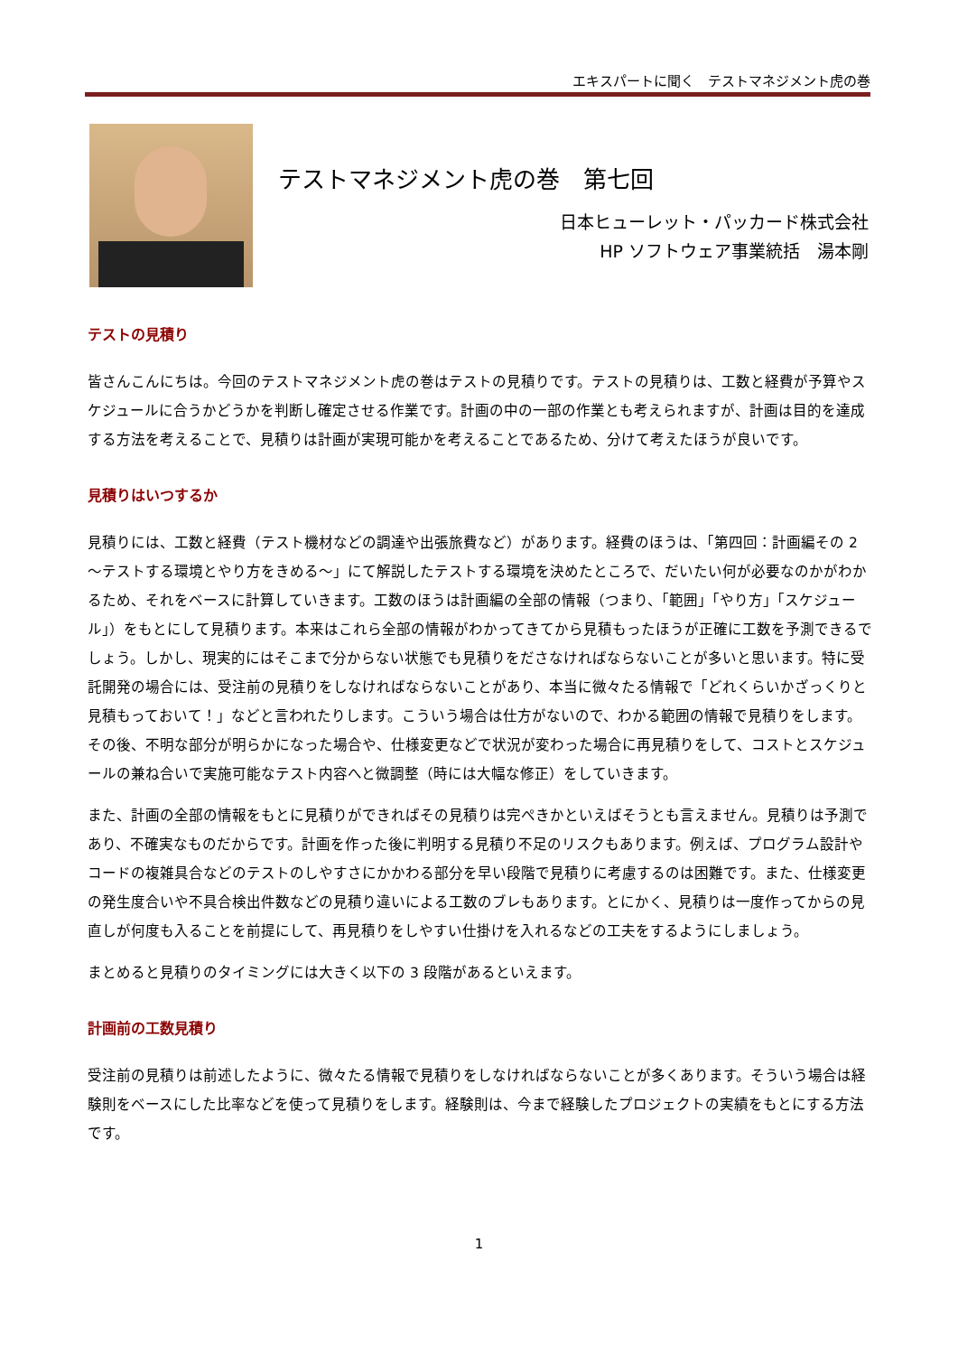エキスパートに聞く　テストマネジメント虎の巻
テストマネジメント虎の巻　第七回
日本ヒューレット・パッカード株式会社
HP ソフトウェア事業統括　湯本剛
テストの見積り
皆さんこんにちは。今回のテストマネジメント虎の巻はテストの見積りです。テストの見積りは、工数と経費が予算やスケジュールに合うかどうかを判断し確定させる作業です。計画の中の一部の作業とも考えられますが、計画は目的を達成する方法を考えることで、見積りは計画が実現可能かを考えることであるため、分けて考えたほうが良いです。
見積りはいつするか
見積りには、工数と経費（テスト機材などの調達や出張旅費など）があります。経費のほうは、「第四回：計画編その 2 ～テストする環境とやり方をきめる～」にて解説したテストする環境を決めたところで、だいたい何が必要なのかがわかるため、それをベースに計算していきます。工数のほうは計画編の全部の情報（つまり、「範囲」「やり方」「スケジュール」）をもとにして見積ります。本来はこれら全部の情報がわかってきてから見積もったほうが正確に工数を予測できるでしょう。しかし、現実的にはそこまで分からない状態でも見積りをださなければならないことが多いと思います。特に受託開発の場合には、受注前の見積りをしなければならないことがあり、本当に微々たる情報で「どれくらいかざっくりと見積もっておいて！」などと言われたりします。こういう場合は仕方がないので、わかる範囲の情報で見積りをします。その後、不明な部分が明らかになった場合や、仕様変更などで状況が変わった場合に再見積りをして、コストとスケジュールの兼ね合いで実施可能なテスト内容へと微調整（時には大幅な修正）をしていきます。
また、計画の全部の情報をもとに見積りができればその見積りは完ぺきかといえばそうとも言えません。見積りは予測であり、不確実なものだからです。計画を作った後に判明する見積り不足のリスクもあります。例えば、プログラム設計やコードの複雑具合などのテストのしやすさにかかわる部分を早い段階で見積りに考慮するのは困難です。また、仕様変更の発生度合いや不具合検出件数などの見積り違いによる工数のブレもあります。とにかく、見積りは一度作ってからの見直しが何度も入ることを前提にして、再見積りをしやすい仕掛けを入れるなどの工夫をするようにしましょう。
まとめると見積りのタイミングには大きく以下の 3 段階があるといえます。
計画前の工数見積り
受注前の見積りは前述したように、微々たる情報で見積りをしなければならないことが多くあります。そういう場合は経験則をベースにした比率などを使って見積りをします。経験則は、今まで経験したプロジェクトの実績をもとにする方法です。
1